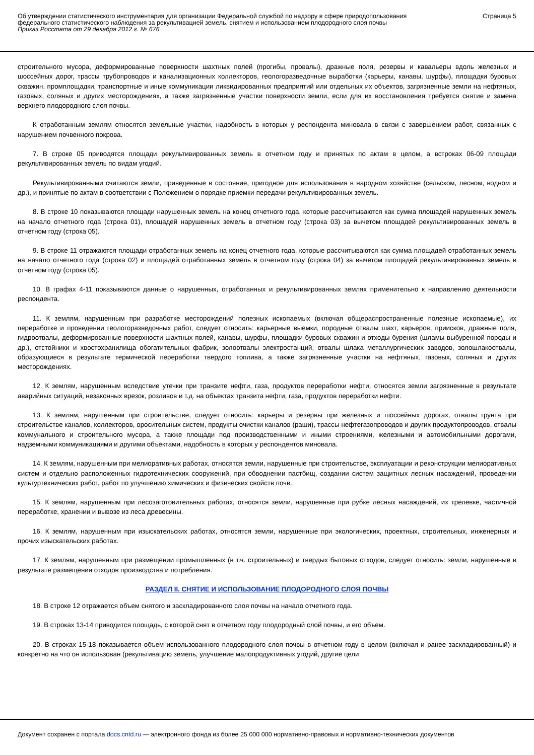Об утверждении статистического инструментария для организации Федеральной службой по надзору в сфере природопользования федерального статистического наблюдения за рекультивацией земель, снятием и использованием плодородного слоя почвы
Приказ Росстата от 29 декабря 2012 г. № 676
Страница 5
строительного мусора, деформированные поверхности шахтных полей (прогибы, провалы), дражные поля, резервы и кавальеры вдоль железных и шоссейных дорог, трассы трубопроводов и канализационных коллекторов, геологоразведочные выработки (карьеры, канавы, шурфы), площадки буровых скважин, промплощадки, транспортные и иные коммуникации ликвидированных предприятий или отдельных их объектов, загрязненные земли на нефтяных, газовых, соляных и других месторождениях, а также загрязненные участки поверхности земли, если для их восстановления требуется снятие и замена верхнего плодородного слоя почвы.
К отработанным землям относятся земельные участки, надобность в которых у респондента миновала в связи с завершением работ, связанных с нарушением почвенного покрова.
7. В строке 05 приводятся площади рекультивированных земель в отчетном году и принятых по актам в целом, а встроках 06-09 площади рекультивированных земель по видам угодий.
Рекультивированными считаются земли, приведенные в состояние, пригодное для использования в народном хозяйстве (сельском, лесном, водном и др.), и принятые по актам в соответствии с Положением о порядке приемки-передачи рекультивированных земель.
8. В строке 10 показываются площади нарушенных земель на конец отчетного года, которые рассчитываются как сумма площадей нарушенных земель на начало отчетного года (строка 01), площадей нарушенных земель в отчетном году (строка 03) за вычетом площадей рекультивированных земель в отчетном году (строка 05).
9. В строке 11 отражаются площади отработанных земель на конец отчетного года, которые рассчитываются как сумма площадей отработанных земель на начало отчетного года (строка 02) и площадей отработанных земель в отчетном году (строка 04) за вычетом площадей рекультивированных земель в отчетном году (строка 05).
10. В графах 4-11 показываются данные о нарушенных, отработанных и рекультивированных землях применительно к направлению деятельности респондента.
11. К землям, нарушенным при разработке месторождений полезных ископаемых (включая общераспространенные полезные ископаемые), их переработке и проведении геологоразведочных работ, следует относить: карьерные выемки, породные отвалы шахт, карьеров, приисков, дражные поля, гидроотвалы, деформированные поверхности шахтных полей, канавы, шурфы, площадки буровых скважин и отходы бурения (шламы выбуренной породы и др.), отстойники и хвостохранилища обогатительных фабрик, золоотвалы электростанций, отвалы шлака металлургических заводов, золошлакоотвалы, образующиеся в результате термической переработки твердого топлива, а также загрязненные участки на нефтяных, газовых, соляных и других месторождениях.
12. К землям, нарушенным вследствие утечки при транзите нефти, газа, продуктов переработки нефти, относятся земли загрязненные в результате аварийных ситуаций, незаконных врезок, розливов и т.д. на объектах транзита нефти, газа, продуктов переработки нефти.
13. К землям, нарушенным при строительстве, следует относить: карьеры и резервы при железных и шоссейных дорогах, отвалы грунта при строительстве каналов, коллекторов, оросительных систем, продукты очистки каналов (раши), трассы нефтегазопроводов и других продуктопроводов, отвалы коммунального и строительного мусора, а также площади под производственными и иными строениями, железными и автомобильными дорогами, надземными коммуникациями и другими объектами, надобность в которых у респондентов миновала.
14. К землям, нарушенным при мелиоративных работах, относятся земли, нарушенные при строительстве, эксплуатации и реконструкции мелиоративных систем и отдельно расположенных гидротехнических сооружений, при обводнении пастбищ, создании систем защитных лесных насаждений, проведении культуртехнических работ, работ по улучшению химических и физических свойств почв.
15. К землям, нарушенным при лесозаготовительных работах, относятся земли, нарушенные при рубке лесных насаждений, их трелевке, частичной переработке, хранении и вывозе из леса древесины.
16. К землям, нарушенным при изыскательских работах, относятся земли, нарушенные при экологических, проектных, строительных, инженерных и прочих изыскательских работах.
17. К землям, нарушенным при размещении промышленных (в т.ч. строительных) и твердых бытовых отходов, следует относить: земли, нарушенные в результате размещения отходов производства и потребления.
РАЗДЕЛ II. СНЯТИЕ И ИСПОЛЬЗОВАНИЕ ПЛОДОРОДНОГО СЛОЯ ПОЧВЫ
18. В строке 12 отражается объем снятого и заскладированного слоя почвы на начало отчетного года.
19. В строках 13-14 приводится площадь, с которой снят в отчетном году плодородный слой почвы, и его объем.
20. В строках 15-18 показывается объем использованного плодородного слоя почвы в отчетном году в целом (включая и ранее заскладированный) и конкретно на что он использован (рекультивацию земель, улучшение малопродуктивных угодий, другие цели
Документ сохранен с портала docs.cntd.ru — электронного фонда из более 25 000 000 нормативно-правовых и нормативно-технических документов